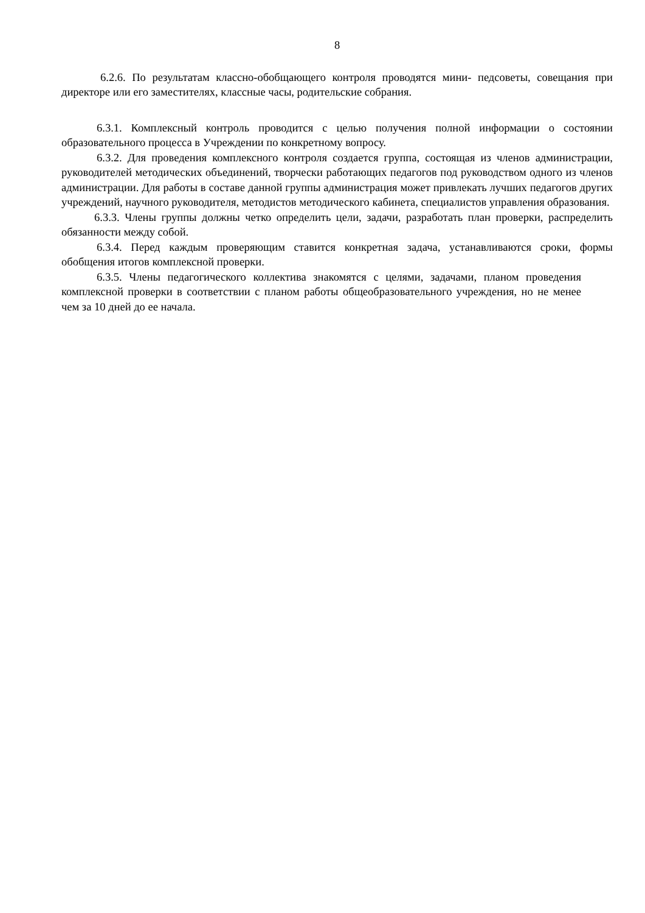8
6.2.6. По результатам классно-обобщающего контроля проводятся мини- педсоветы, совещания при директоре или его заместителях, классные часы, родительские собрания.
6.3.1. Комплексный контроль проводится с целью получения полной информации о состоянии образовательного процесса в Учреждении по конкретному вопросу.
6.3.2. Для проведения комплексного контроля создается группа, состоящая из членов администрации, руководителей методических объединений, творчески работающих педагогов под руководством одного из членов администрации. Для работы в составе данной группы администрация может привлекать лучших педагогов других учреждений, научного руководителя, методистов методического кабинета, специалистов управления образования.
6.3.3. Члены группы должны четко определить цели, задачи, разработать план проверки, распределить обязанности между собой.
6.3.4. Перед каждым проверяющим ставится конкретная задача, устанавливаются сроки, формы обобщения итогов комплексной проверки.
6.3.5. Члены педагогического коллектива знакомятся с целями, задачами, планом проведения комплексной проверки в соответствии с планом работы общеобразовательного учреждения, но не менее чем за 10 дней до ее начала.